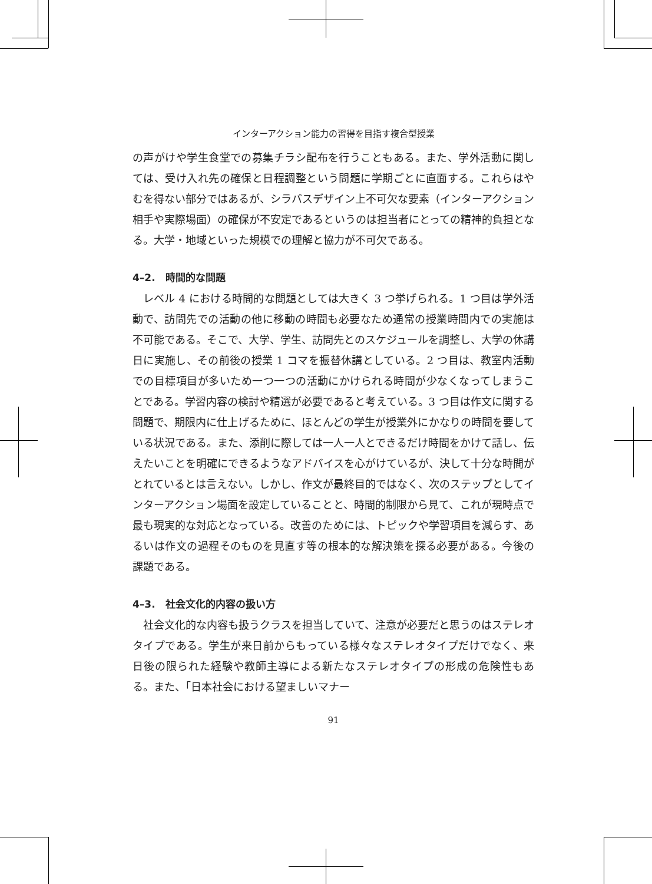インターアクション能力の習得を目指す複合型授業
の声がけや学生食堂での募集チラシ配布を行うこともある。また、学外活動に関しては、受け入れ先の確保と日程調整という問題に学期ごとに直面する。これらはやむを得ない部分ではあるが、シラバスデザイン上不可欠な要素（インターアクション相手や実際場面）の確保が不安定であるというのは担当者にとっての精神的負担となる。大学・地域といった規模での理解と協力が不可欠である。
4–2.　時間的な問題
レベル 4 における時間的な問題としては大きく 3 つ挙げられる。1 つ目は学外活動で、訪問先での活動の他に移動の時間も必要なため通常の授業時間内での実施は不可能である。そこで、大学、学生、訪問先とのスケジュールを調整し、大学の休講日に実施し、その前後の授業 1 コマを振替休講としている。2 つ目は、教室内活動での目標項目が多いため一つ一つの活動にかけられる時間が少なくなってしまうことである。学習内容の検討や精選が必要であると考えている。3 つ目は作文に関する問題で、期限内に仕上げるために、ほとんどの学生が授業外にかなりの時間を要している状況である。また、添削に際しては一人一人とできるだけ時間をかけて話し、伝えたいことを明確にできるようなアドバイスを心がけているが、決して十分な時間がとれているとは言えない。しかし、作文が最終目的ではなく、次のステップとしてインターアクション場面を設定していることと、時間的制限から見て、これが現時点で最も現実的な対応となっている。改善のためには、トピックや学習項目を減らす、あるいは作文の過程そのものを見直す等の根本的な解決策を探る必要がある。今後の課題である。
4–3.　社会文化的内容の扱い方
社会文化的な内容も扱うクラスを担当していて、注意が必要だと思うのはステレオタイプである。学生が来日前からもっている様々なステレオタイプだけでなく、来日後の限られた経験や教師主導による新たなステレオタイプの形成の危険性もある。また、「日本社会における望ましいマナー
91